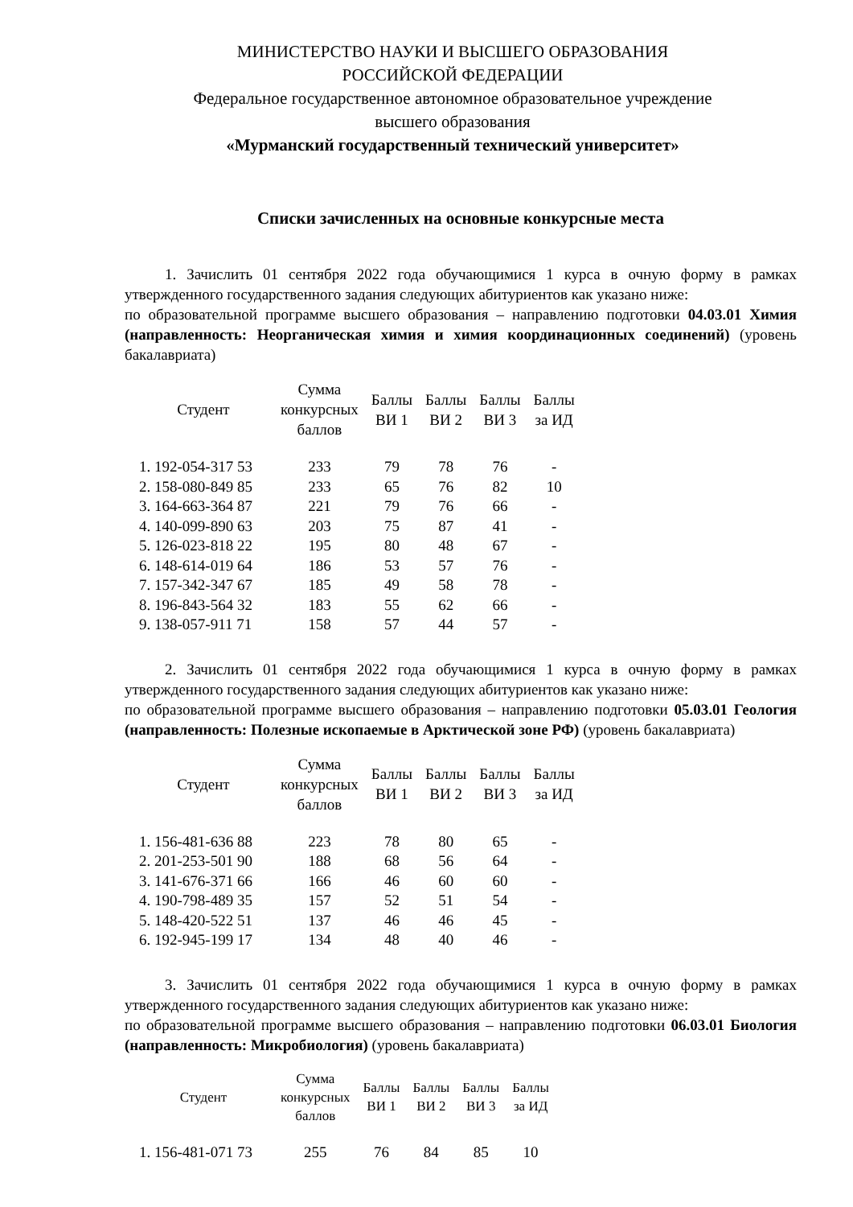МИНИСТЕРСТВО НАУКИ И ВЫСШЕГО ОБРАЗОВАНИЯ
РОССИЙСКОЙ ФЕДЕРАЦИИ
Федеральное государственное автономное образовательное учреждение
высшего образования
«Мурманский государственный технический университет»
Списки зачисленных на основные конкурсные места
1. Зачислить 01 сентября 2022 года обучающимися 1 курса в очную форму в рамках утвержденного государственного задания следующих абитуриентов как указано ниже:
по образовательной программе высшего образования – направлению подготовки 04.03.01 Химия (направленность: Неорганическая химия и химия координационных соединений) (уровень бакалавриата)
| Студент | Сумма конкурсных баллов | Баллы ВИ 1 | Баллы ВИ 2 | Баллы ВИ 3 | Баллы за ИД |
| --- | --- | --- | --- | --- | --- |
| 1. 192-054-317 53 | 233 | 79 | 78 | 76 | - |
| 2. 158-080-849 85 | 233 | 65 | 76 | 82 | 10 |
| 3. 164-663-364 87 | 221 | 79 | 76 | 66 | - |
| 4. 140-099-890 63 | 203 | 75 | 87 | 41 | - |
| 5. 126-023-818 22 | 195 | 80 | 48 | 67 | - |
| 6. 148-614-019 64 | 186 | 53 | 57 | 76 | - |
| 7. 157-342-347 67 | 185 | 49 | 58 | 78 | - |
| 8. 196-843-564 32 | 183 | 55 | 62 | 66 | - |
| 9. 138-057-911 71 | 158 | 57 | 44 | 57 | - |
2. Зачислить 01 сентября 2022 года обучающимися 1 курса в очную форму в рамках утвержденного государственного задания следующих абитуриентов как указано ниже:
по образовательной программе высшего образования – направлению подготовки 05.03.01 Геология (направленность: Полезные ископаемые в Арктической зоне РФ) (уровень бакалавриата)
| Студент | Сумма конкурсных баллов | Баллы ВИ 1 | Баллы ВИ 2 | Баллы ВИ 3 | Баллы за ИД |
| --- | --- | --- | --- | --- | --- |
| 1. 156-481-636 88 | 223 | 78 | 80 | 65 | - |
| 2. 201-253-501 90 | 188 | 68 | 56 | 64 | - |
| 3. 141-676-371 66 | 166 | 46 | 60 | 60 | - |
| 4. 190-798-489 35 | 157 | 52 | 51 | 54 | - |
| 5. 148-420-522 51 | 137 | 46 | 46 | 45 | - |
| 6. 192-945-199 17 | 134 | 48 | 40 | 46 | - |
3. Зачислить 01 сентября 2022 года обучающимися 1 курса в очную форму в рамках утвержденного государственного задания следующих абитуриентов как указано ниже:
по образовательной программе высшего образования – направлению подготовки 06.03.01 Биология (направленность: Микробиология) (уровень бакалавриата)
| Студент | Сумма конкурсных баллов | Баллы ВИ 1 | Баллы ВИ 2 | Баллы ВИ 3 | Баллы за ИД |
| --- | --- | --- | --- | --- | --- |
| 1. 156-481-071 73 | 255 | 76 | 84 | 85 | 10 |